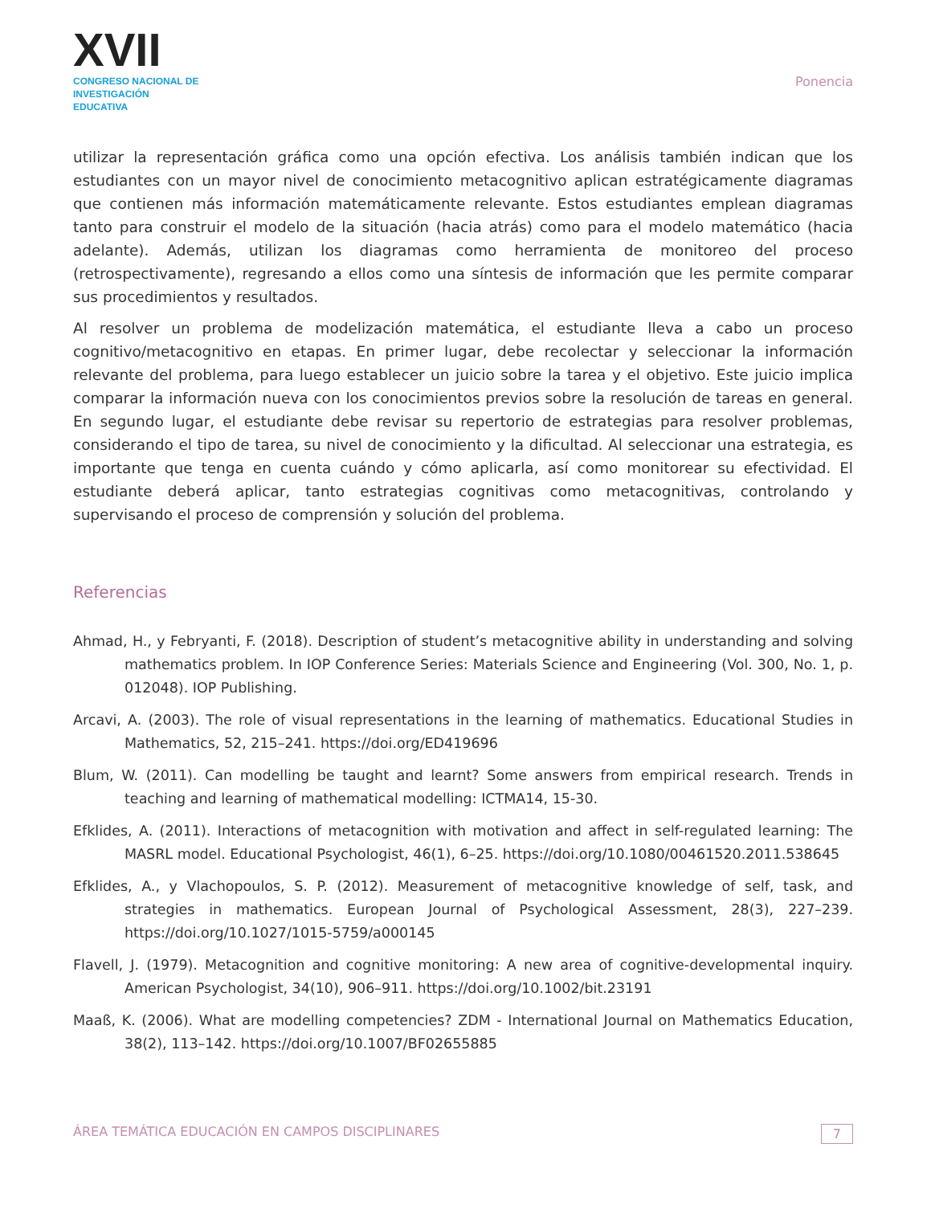XVII
CONGRESO NACIONAL DE
INVESTIGACIÓN EDUCATIVA
Ponencia
utilizar la representación gráfica como una opción efectiva. Los análisis también indican que los estudiantes con un mayor nivel de conocimiento metacognitivo aplican estratégicamente diagramas que contienen más información matemáticamente relevante. Estos estudiantes emplean diagramas tanto para construir el modelo de la situación (hacia atrás) como para el modelo matemático (hacia adelante). Además, utilizan los diagramas como herramienta de monitoreo del proceso (retrospectivamente), regresando a ellos como una síntesis de información que les permite comparar sus procedimientos y resultados.
Al resolver un problema de modelización matemática, el estudiante lleva a cabo un proceso cognitivo/metacognitivo en etapas. En primer lugar, debe recolectar y seleccionar la información relevante del problema, para luego establecer un juicio sobre la tarea y el objetivo. Este juicio implica comparar la información nueva con los conocimientos previos sobre la resolución de tareas en general. En segundo lugar, el estudiante debe revisar su repertorio de estrategias para resolver problemas, considerando el tipo de tarea, su nivel de conocimiento y la dificultad. Al seleccionar una estrategia, es importante que tenga en cuenta cuándo y cómo aplicarla, así como monitorear su efectividad. El estudiante deberá aplicar, tanto estrategias cognitivas como metacognitivas, controlando y supervisando el proceso de comprensión y solución del problema.
Referencias
Ahmad, H., y Febryanti, F. (2018). Description of student’s metacognitive ability in understanding and solving mathematics problem. In IOP Conference Series: Materials Science and Engineering (Vol. 300, No. 1, p. 012048). IOP Publishing.
Arcavi, A. (2003). The role of visual representations in the learning of mathematics. Educational Studies in Mathematics, 52, 215–241. https://doi.org/ED419696
Blum, W. (2011). Can modelling be taught and learnt? Some answers from empirical research. Trends in teaching and learning of mathematical modelling: ICTMA14, 15-30.
Efklides, A. (2011). Interactions of metacognition with motivation and affect in self-regulated learning: The MASRL model. Educational Psychologist, 46(1), 6–25. https://doi.org/10.1080/00461520.2011.538645
Efklides, A., y Vlachopoulos, S. P. (2012). Measurement of metacognitive knowledge of self, task, and strategies in mathematics. European Journal of Psychological Assessment, 28(3), 227–239. https://doi.org/10.1027/1015-5759/a000145
Flavell, J. (1979). Metacognition and cognitive monitoring: A new area of cognitive-developmental inquiry. American Psychologist, 34(10), 906–911. https://doi.org/10.1002/bit.23191
Maaß, K. (2006). What are modelling competencies? ZDM - International Journal on Mathematics Education, 38(2), 113–142. https://doi.org/10.1007/BF02655885
ÁREA TEMÁTICA EDUCACIÓN EN CAMPOS DISCIPLINARES 7